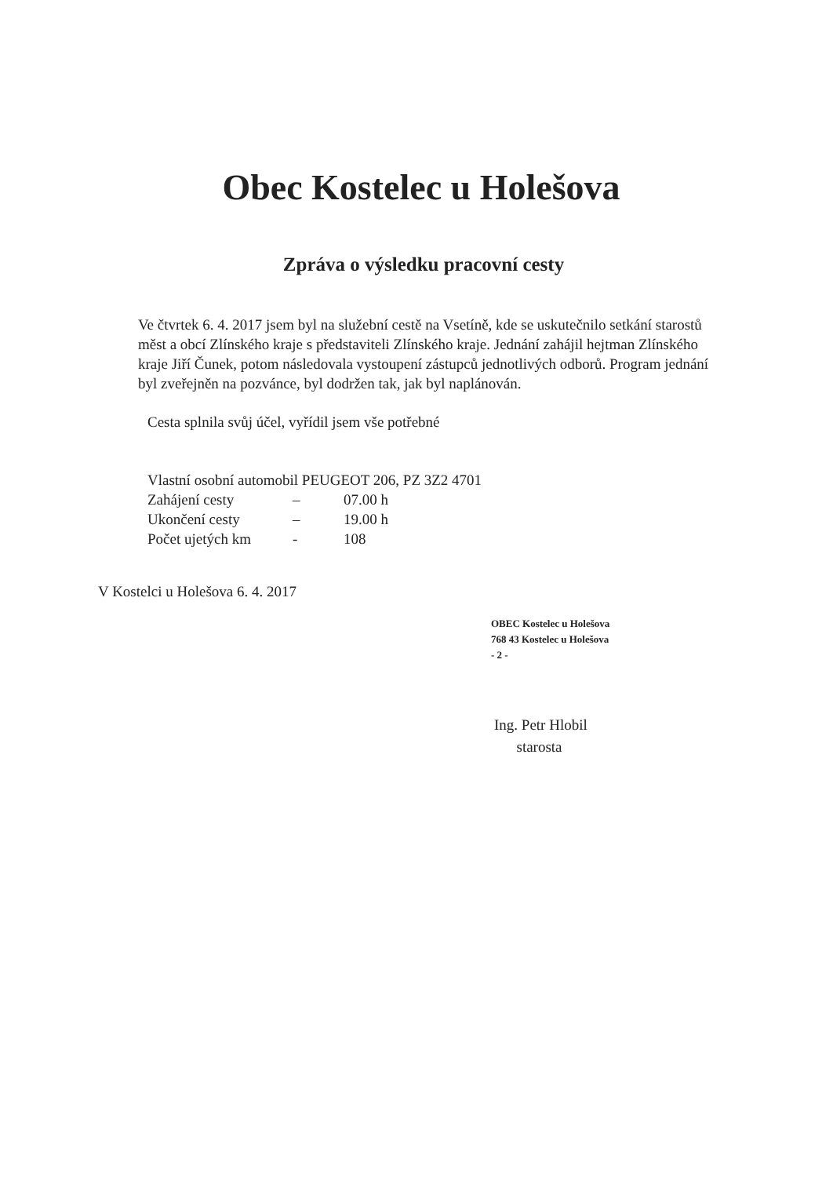Obec Kostelec u Holešova
Zpráva o výsledku pracovní cesty
Ve čtvrtek 6. 4. 2017 jsem byl na služební cestě na Vsetíně, kde se uskutečnilo setkání starostů měst a obcí Zlínského kraje s představiteli Zlínského kraje. Jednání zahájil hejtman Zlínského kraje Jiří Čunek, potom následovala vystoupení zástupců jednotlivých odborů. Program jednání byl zveřejněn na pozvánce, byl dodržen tak, jak byl naplánován.
Cesta splnila svůj účel, vyřídil jsem vše potřebné
Vlastní osobní automobil PEUGEOT 206, PZ 3Z2 4701
Zahájení cesty – 07.00 h
Ukončení cesty – 19.00 h
Počet ujetých km - 108
V Kostelci u Holešova 6. 4. 2017
OBEC Kostelec u Holešova
768 43 Kostelec u Holešova
- 2 -
Ing. Petr Hlobil
starosta